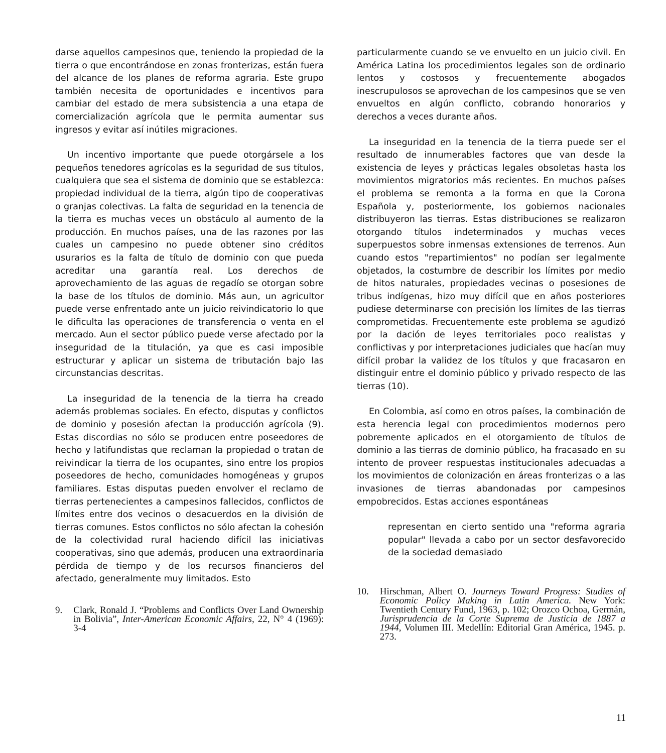darse aquellos campesinos que, teniendo la propiedad de la tierra o que encontrándose en zonas fronterizas, están fuera del alcance de los planes de reforma agraria. Este grupo también necesita de oportunidades e incentivos para cambiar del estado de mera subsistencia a una etapa de comercialización agrícola que le permita aumentar sus ingresos y evitar así inútiles migraciones.
Un incentivo importante que puede otorgársele a los pequeños tenedores agrícolas es la seguridad de sus títulos, cualquiera que sea el sistema de dominio que se establezca: propiedad individual de la tierra, algún tipo de cooperativas o granjas colectivas. La falta de seguridad en la tenencia de la tierra es muchas veces un obstáculo al aumento de la producción. En muchos países, una de las razones por las cuales un campesino no puede obtener sino créditos usurarios es la falta de título de dominio con que pueda acreditar una garantía real. Los derechos de aprovechamiento de las aguas de regadío se otorgan sobre la base de los títulos de dominio. Más aun, un agricultor puede verse enfrentado ante un juicio reivindicatorio lo que le dificulta las operaciones de transferencia o venta en el mercado. Aun el sector público puede verse afectado por la inseguridad de la titulación, ya que es casi imposible estructurar y aplicar un sistema de tributación bajo las circunstancias descritas.
La inseguridad de la tenencia de la tierra ha creado además problemas sociales. En efecto, disputas y conflictos de dominio y posesión afectan la producción agrícola (9). Estas discordias no sólo se producen entre poseedores de hecho y latifundistas que reclaman la propiedad o tratan de reivindicar la tierra de los ocupantes, sino entre los propios poseedores de hecho, comunidades homogéneas y grupos familiares. Estas disputas pueden envolver el reclamo de tierras pertenecientes a campesinos fallecidos, conflictos de límites entre dos vecinos o desacuerdos en la división de tierras comunes. Estos conflictos no sólo afectan la cohesión de la colectividad rural haciendo difícil las iniciativas cooperativas, sino que además, producen una extraordinaria pérdida de tiempo y de los recursos financieros del afectado, generalmente muy limitados. Esto
9. Clark, Ronald J. “Problems and Conflicts Over Land Ownership in Bolivia”, Inter-American Economic Affairs, 22, N° 4 (1969): 3-4
particularmente cuando se ve envuelto en un juicio civil. En América Latina los procedimientos legales son de ordinario lentos y costosos y frecuentemente abogados inescrupulosos se aprovechan de los campesinos que se ven envueltos en algún conflicto, cobrando honorarios y derechos a veces durante años.
La inseguridad en la tenencia de la tierra puede ser el resultado de innumerables factores que van desde la existencia de leyes y prácticas legales obsoletas hasta los movimientos migratorios más recientes. En muchos países el problema se remonta a la forma en que la Corona Española y, posteriormente, los gobiernos nacionales distribuyeron las tierras. Estas distribuciones se realizaron otorgando títulos indeterminados y muchas veces superpuestos sobre inmensas extensiones de terrenos. Aun cuando estos "repartimientos" no podían ser legalmente objetados, la costumbre de describir los límites por medio de hitos naturales, propiedades vecinas o posesiones de tribus indígenas, hizo muy difícil que en años posteriores pudiese determinarse con precisión los límites de las tierras comprometidas. Frecuentemente este problema se agudizó por la dación de leyes territoriales poco realistas y conflictivas y por interpretaciones judiciales que hacían muy difícil probar la validez de los títulos y que fracasaron en distinguir entre el dominio público y privado respecto de las tierras (10).
En Colombia, así como en otros países, la combinación de esta herencia legal con procedimientos modernos pero pobremente aplicados en el otorgamiento de títulos de dominio a las tierras de dominio público, ha fracasado en su intento de proveer respuestas institucionales adecuadas a los movimientos de colonización en áreas fronterizas o a las invasiones de tierras abandonadas por campesinos empobrecidos. Estas acciones espontáneas
representan en cierto sentido una "reforma agraria popular" llevada a cabo por un sector desfavorecido de la sociedad demasiado
10. Hirschman, Albert O. Journeys Toward Progress: Studies of Economic Policy Making in Latin America. New York: Twentieth Century Fund, 1963, p. 102; Orozco Ochoa, Germán, Jurisprudencia de la Corte Suprema de Justicia de 1887 a 1944, Volumen III. Medellín: Editorial Gran América, 1945. p. 273.
11